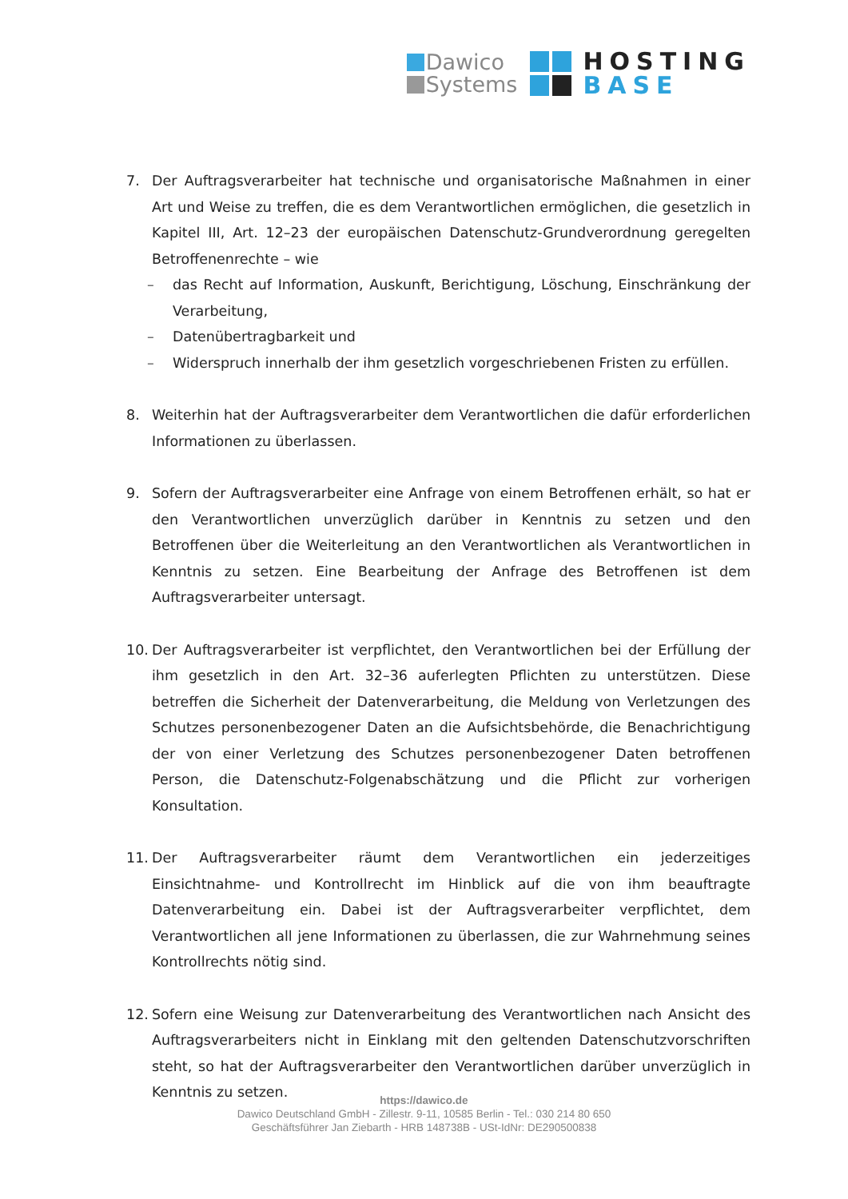Dawico
Systems
HOSTING
BASE
7. Der Auftragsverarbeiter hat technische und organisatorische Maßnahmen in einer Art und Weise zu treffen, die es dem Verantwortlichen ermöglichen, die gesetzlich in Kapitel III, Art. 12–23 der europäischen Datenschutz-Grundverordnung geregelten Betroffenenrechte – wie
– das Recht auf Information, Auskunft, Berichtigung, Löschung, Einschränkung der Verarbeitung,
– Datenübertragbarkeit und
– Widerspruch innerhalb der ihm gesetzlich vorgeschriebenen Fristen zu erfüllen.
8. Weiterhin hat der Auftragsverarbeiter dem Verantwortlichen die dafür erforderlichen Informationen zu überlassen.
9. Sofern der Auftragsverarbeiter eine Anfrage von einem Betroffenen erhält, so hat er den Verantwortlichen unverzüglich darüber in Kenntnis zu setzen und den Betroffenen über die Weiterleitung an den Verantwortlichen als Verantwortlichen in Kenntnis zu setzen. Eine Bearbeitung der Anfrage des Betroffenen ist dem Auftragsverarbeiter untersagt.
10. Der Auftragsverarbeiter ist verpflichtet, den Verantwortlichen bei der Erfüllung der ihm gesetzlich in den Art. 32–36 auferlegten Pflichten zu unterstützen. Diese betreffen die Sicherheit der Datenverarbeitung, die Meldung von Verletzungen des Schutzes personenbezogener Daten an die Aufsichtsbehörde, die Benachrichtigung der von einer Verletzung des Schutzes personenbezogener Daten betroffenen Person, die Datenschutz-Folgenabschätzung und die Pflicht zur vorherigen Konsultation.
11. Der Auftragsverarbeiter räumt dem Verantwortlichen ein jederzeitiges Einsichtnahme- und Kontrollrecht im Hinblick auf die von ihm beauftragte Datenverarbeitung ein. Dabei ist der Auftragsverarbeiter verpflichtet, dem Verantwortlichen all jene Informationen zu überlassen, die zur Wahrnehmung seines Kontrollrechts nötig sind.
12. Sofern eine Weisung zur Datenverarbeitung des Verantwortlichen nach Ansicht des Auftragsverarbeiters nicht in Einklang mit den geltenden Datenschutzvorschriften steht, so hat der Auftragsverarbeiter den Verantwortlichen darüber unverzüglich in Kenntnis zu setzen.
https://dawico.de
Dawico Deutschland GmbH - Zillestr. 9-11, 10585 Berlin - Tel.: 030 214 80 650
Geschäftsführer Jan Ziebarth - HRB 148738B - USt-IdNr: DE290500838